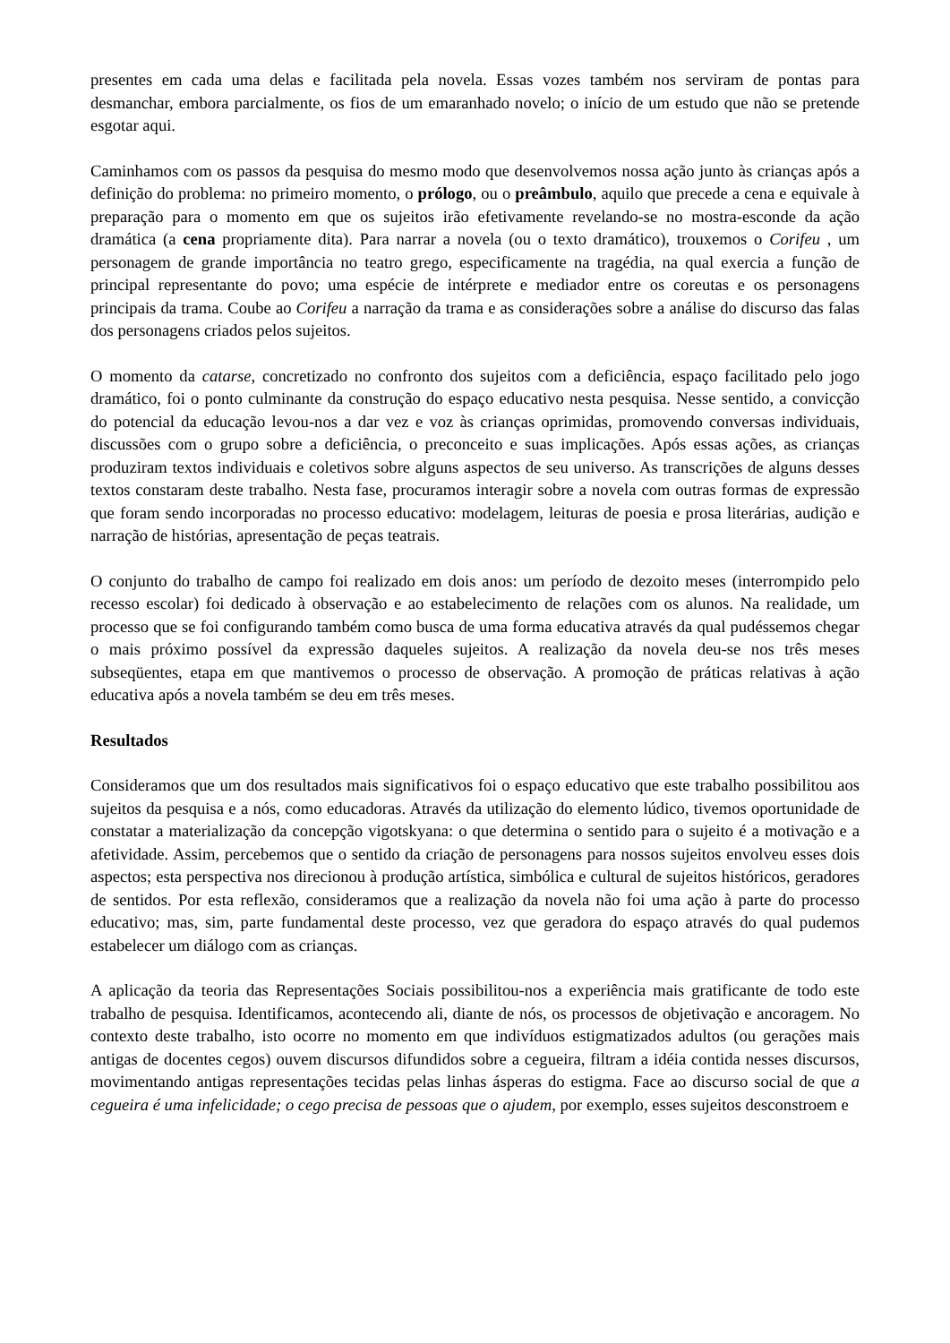presentes em cada uma delas e facilitada pela novela. Essas vozes também nos serviram de pontas para desmanchar, embora parcialmente, os fios de um emaranhado novelo; o início de um estudo que não se pretende esgotar aqui.
Caminhamos com os passos da pesquisa do mesmo modo que desenvolvemos nossa ação junto às crianças após a definição do problema: no primeiro momento, o prólogo, ou o preâmbulo, aquilo que precede a cena e equivale à preparação para o momento em que os sujeitos irão efetivamente revelando-se no mostra-esconde da ação dramática (a cena propriamente dita). Para narrar a novela (ou o texto dramático), trouxemos o Corifeu , um personagem de grande importância no teatro grego, especificamente na tragédia, na qual exercia a função de principal representante do povo; uma espécie de intérprete e mediador entre os coreutas e os personagens principais da trama. Coube ao Corifeu a narração da trama e as considerações sobre a análise do discurso das falas dos personagens criados pelos sujeitos.
O momento da catarse, concretizado no confronto dos sujeitos com a deficiência, espaço facilitado pelo jogo dramático, foi o ponto culminante da construção do espaço educativo nesta pesquisa. Nesse sentido, a convicção do potencial da educação levou-nos a dar vez e voz às crianças oprimidas, promovendo conversas individuais, discussões com o grupo sobre a deficiência, o preconceito e suas implicações. Após essas ações, as crianças produziram textos individuais e coletivos sobre alguns aspectos de seu universo. As transcrições de alguns desses textos constaram deste trabalho. Nesta fase, procuramos interagir sobre a novela com outras formas de expressão que foram sendo incorporadas no processo educativo: modelagem, leituras de poesia e prosa literárias, audição e narração de histórias, apresentação de peças teatrais.
O conjunto do trabalho de campo foi realizado em dois anos: um período de dezoito meses (interrompido pelo recesso escolar) foi dedicado à observação e ao estabelecimento de relações com os alunos. Na realidade, um processo que se foi configurando também como busca de uma forma educativa através da qual pudéssemos chegar o mais próximo possível da expressão daqueles sujeitos. A realização da novela deu-se nos três meses subseqüentes, etapa em que mantivemos o processo de observação. A promoção de práticas relativas à ação educativa após a novela também se deu em três meses.
Resultados
Consideramos que um dos resultados mais significativos foi o espaço educativo que este trabalho possibilitou aos sujeitos da pesquisa e a nós, como educadoras. Através da utilização do elemento lúdico, tivemos oportunidade de constatar a materialização da concepção vigotskyana: o que determina o sentido para o sujeito é a motivação e a afetividade. Assim, percebemos que o sentido da criação de personagens para nossos sujeitos envolveu esses dois aspectos; esta perspectiva nos direcionou à produção artística, simbólica e cultural de sujeitos históricos, geradores de sentidos. Por esta reflexão, consideramos que a realização da novela não foi uma ação à parte do processo educativo; mas, sim, parte fundamental deste processo, vez que geradora do espaço através do qual pudemos estabelecer um diálogo com as crianças.
A aplicação da teoria das Representações Sociais possibilitou-nos a experiência mais gratificante de todo este trabalho de pesquisa. Identificamos, acontecendo ali, diante de nós, os processos de objetivação e ancoragem. No contexto deste trabalho, isto ocorre no momento em que indivíduos estigmatizados adultos (ou gerações mais antigas de docentes cegos) ouvem discursos difundidos sobre a cegueira, filtram a idéia contida nesses discursos, movimentando antigas representações tecidas pelas linhas ásperas do estigma. Face ao discurso social de que a cegueira é uma infelicidade; o cego precisa de pessoas que o ajudem, por exemplo, esses sujeitos desconstroem e